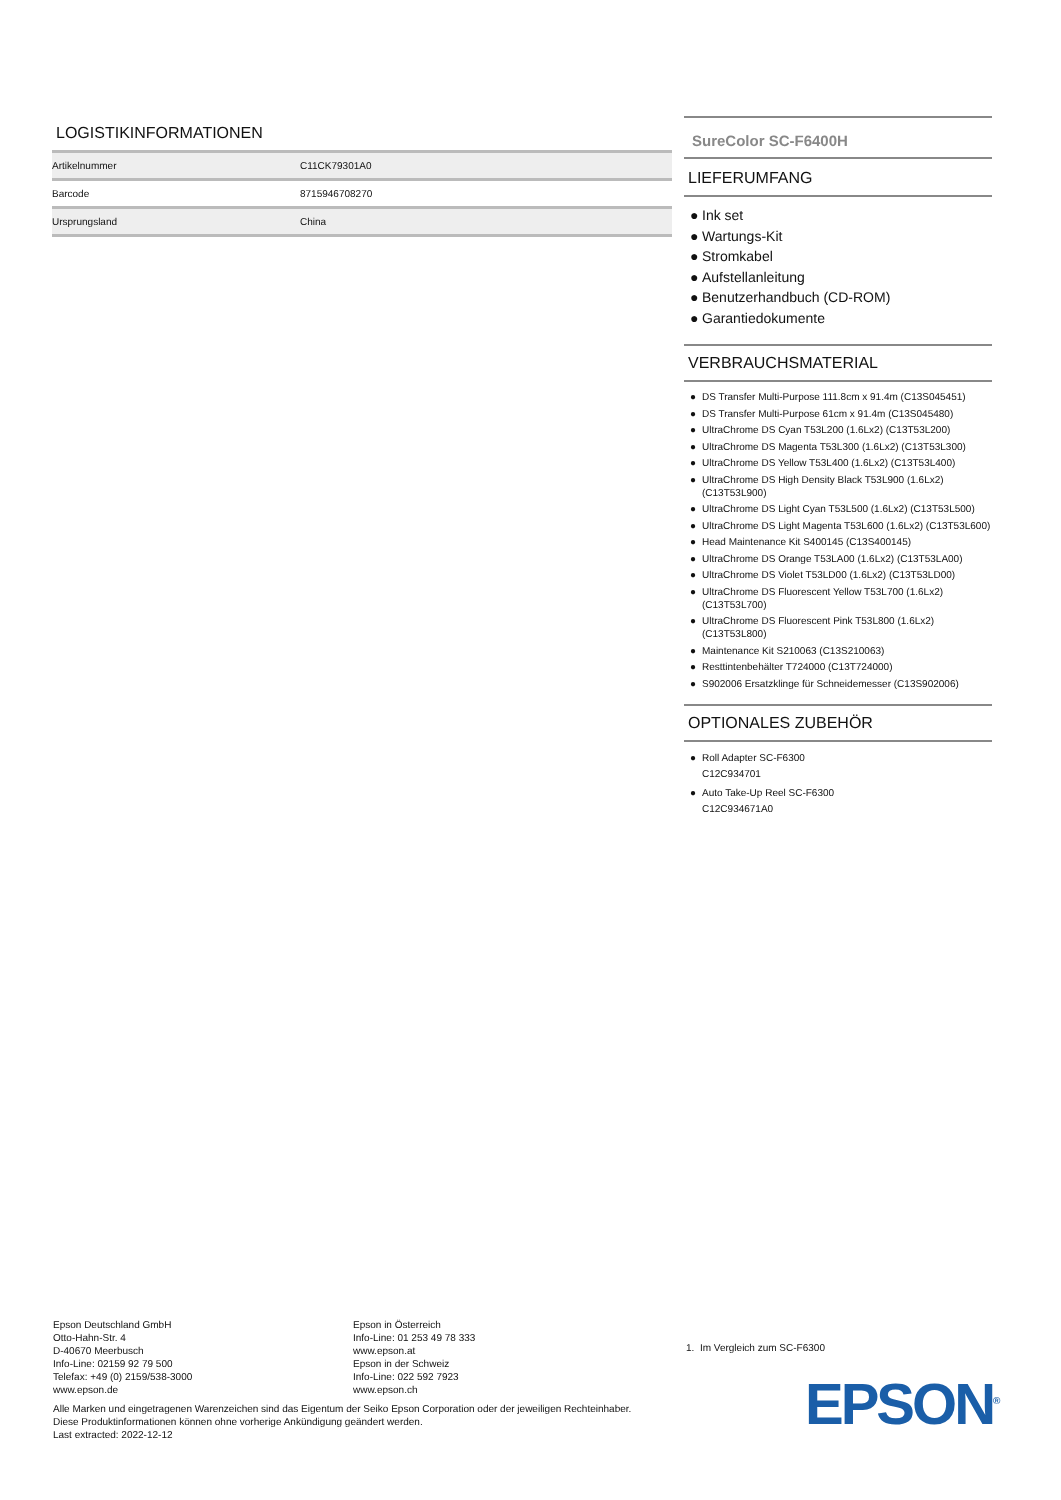LOGISTIKINFORMATIONEN
| Artikelnummer | C11CK79301A0 |
| Barcode | 8715946708270 |
| Ursprungsland | China |
SureColor SC-F6400H
LIEFERUMFANG
● Ink set
● Wartungs-Kit
● Stromkabel
● Aufstellanleitung
● Benutzerhandbuch (CD-ROM)
● Garantiedokumente
VERBRAUCHSMATERIAL
● DS Transfer Multi-Purpose 111.8cm x 91.4m (C13S045451)
● DS Transfer Multi-Purpose 61cm x 91.4m (C13S045480)
● UltraChrome DS Cyan T53L200 (1.6Lx2) (C13T53L200)
● UltraChrome DS Magenta T53L300 (1.6Lx2) (C13T53L300)
● UltraChrome DS Yellow T53L400 (1.6Lx2) (C13T53L400)
● UltraChrome DS High Density Black T53L900 (1.6Lx2) (C13T53L900)
● UltraChrome DS Light Cyan T53L500 (1.6Lx2) (C13T53L500)
● UltraChrome DS Light Magenta T53L600 (1.6Lx2) (C13T53L600)
● Head Maintenance Kit S400145 (C13S400145)
● UltraChrome DS Orange T53LA00 (1.6Lx2) (C13T53LA00)
● UltraChrome DS Violet T53LD00 (1.6Lx2) (C13T53LD00)
● UltraChrome DS Fluorescent Yellow T53L700 (1.6Lx2) (C13T53L700)
● UltraChrome DS Fluorescent Pink T53L800 (1.6Lx2) (C13T53L800)
● Maintenance Kit S210063 (C13S210063)
● Resttintenbehälter T724000 (C13T724000)
● S902006 Ersatzklinge für Schneidemesser (C13S902006)
OPTIONALES ZUBEHÖR
● Roll Adapter SC-F6300
C12C934701
● Auto Take-Up Reel SC-F6300
C12C934671A0
Epson Deutschland GmbH
Otto-Hahn-Str. 4
D-40670 Meerbusch
Info-Line: 02159 92 79 500
Telefax: +49 (0) 2159/538-3000
www.epson.de
Epson in Österreich
Info-Line: 01 253 49 78 333
www.epson.at
Epson in der Schweiz
Info-Line: 022 592 7923
www.epson.ch
Alle Marken und eingetragenen Warenzeichen sind das Eigentum der Seiko Epson Corporation oder der jeweiligen Rechteinhaber.
Diese Produktinformationen können ohne vorherige Ankündigung geändert werden.
Last extracted: 2022-12-12
1. Im Vergleich zum SC-F6300
EPSON<sup>®</sup>